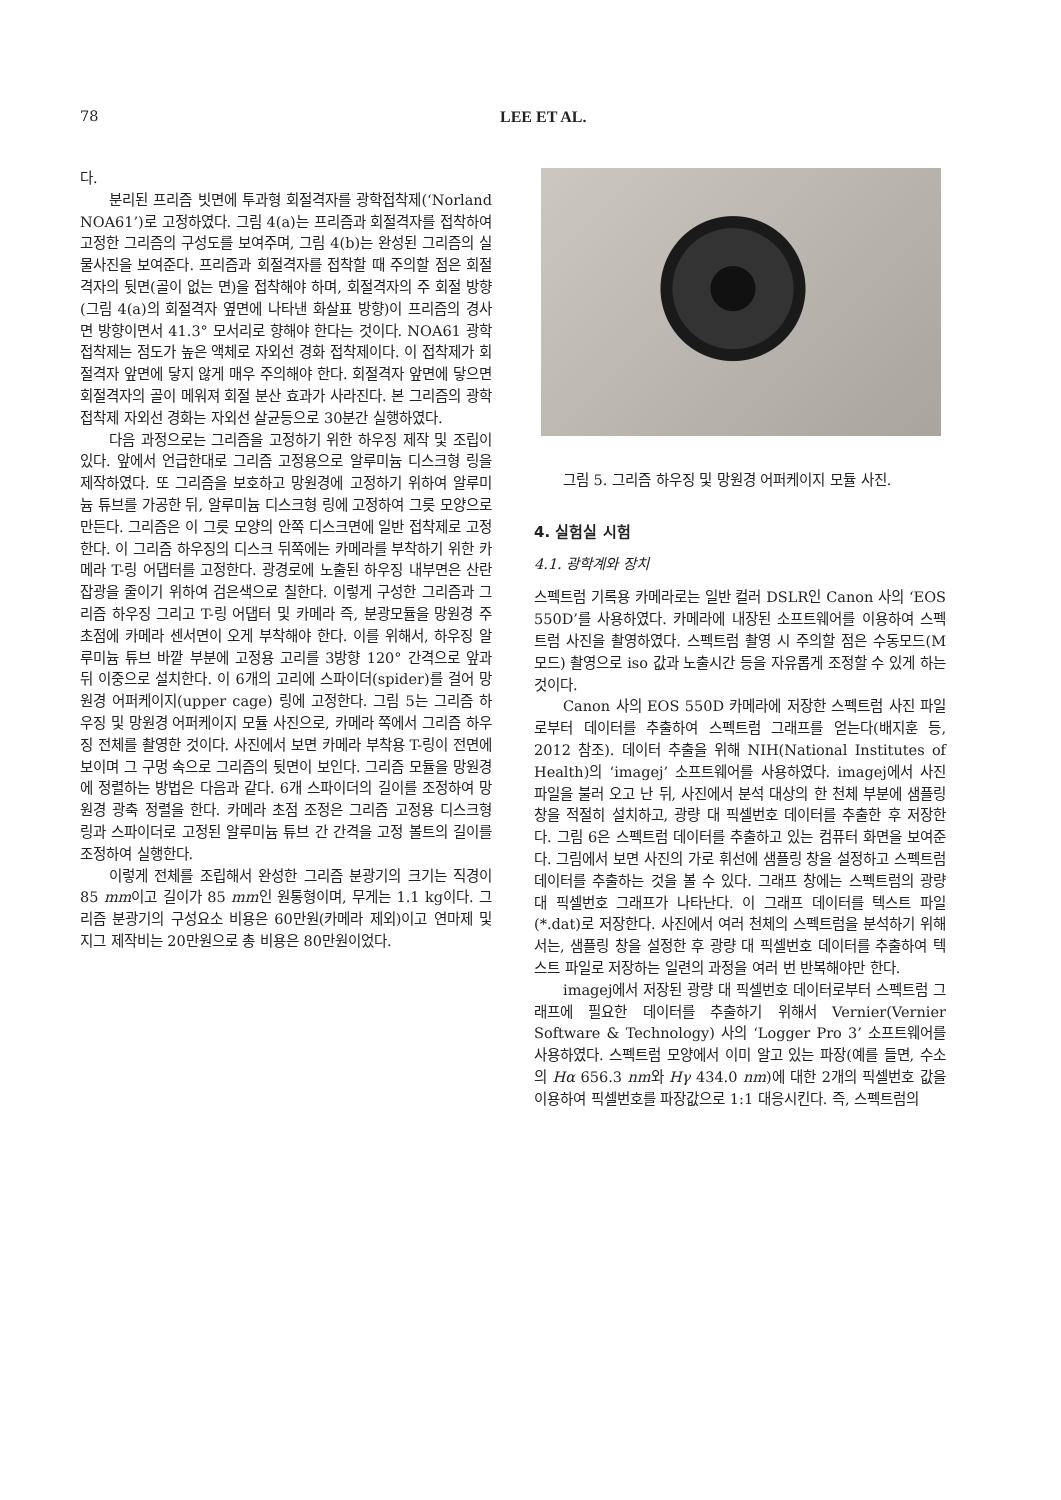78 LEE ET AL.
다.
분리된 프리즘 빗면에 투과형 회절격자를 광학접착제(‘Norland NOA61’)로 고정하였다. 그림 4(a)는 프리즘과 회절격자를 접착하여 고정한 그리즘의 구성도를 보여주며, 그림 4(b)는 완성된 그리즘의 실물사진을 보여준다. 프리즘과 회절격자를 접착할 때 주의할 점은 회절격자의 뒷면(골이 없는 면)을 접착해야 하며, 회절격자의 주 회절 방향(그림 4(a)의 회절격자 옆면에 나타낸 화살표 방향)이 프리즘의 경사면 방향이면서 41.3° 모서리로 향해야 한다는 것이다. NOA61 광학접착제는 점도가 높은 액체로 자외선 경화 접착제이다. 이 접착제가 회절격자 앞면에 닿지 않게 매우 주의해야 한다. 회절격자 앞면에 닿으면 회절격자의 골이 메워져 회절 분산 효과가 사라진다. 본 그리즘의 광학접착제 자외선 경화는 자외선 살균등으로 30분간 실행하였다.
다음 과정으로는 그리즘을 고정하기 위한 하우징 제작 및 조립이 있다. 앞에서 언급한대로 그리즘 고정용으로 알루미늄 디스크형 링을 제작하였다. 또 그리즘을 보호하고 망원경에 고정하기 위하여 알루미늄 튜브를 가공한 뒤, 알루미늄 디스크형 링에 고정하여 그릇 모양으로 만든다. 그리즘은 이 그릇 모양의 안쪽 디스크면에 일반 접착제로 고정한다. 이 그리즘 하우징의 디스크 뒤쪽에는 카메라를 부착하기 위한 카메라 T-링 어댑터를 고정한다. 광경로에 노출된 하우징 내부면은 산란 잡광을 줄이기 위하여 검은색으로 칠한다. 이렇게 구성한 그리즘과 그리즘 하우징 그리고 T-링 어댑터 및 카메라 즉, 분광모듈을 망원경 주 초점에 카메라 센서면이 오게 부착해야 한다. 이를 위해서, 하우징 알루미늄 튜브 바깥 부분에 고정용 고리를 3방향 120° 간격으로 앞과 뒤 이중으로 설치한다. 이 6개의 고리에 스파이더(spider)를 걸어 망원경 어퍼케이지(upper cage) 링에 고정한다. 그림 5는 그리즘 하우징 및 망원경 어퍼케이지 모듈 사진으로, 카메라 쪽에서 그리즘 하우징 전체를 촬영한 것이다. 사진에서 보면 카메라 부착용 T-링이 전면에 보이며 그 구멍 속으로 그리즘의 뒷면이 보인다. 그리즘 모듈을 망원경에 정렬하는 방법은 다음과 같다. 6개 스파이더의 길이를 조정하여 망원경 광축 정렬을 한다. 카메라 초점 조정은 그리즘 고정용 디스크형 링과 스파이더로 고정된 알루미늄 튜브 간 간격을 고정 볼트의 길이를 조정하여 실행한다.
이렇게 전체를 조립해서 완성한 그리즘 분광기의 크기는 직경이 85 mm이고 길이가 85 mm인 원통형이며, 무게는 1.1 kg이다. 그리즘 분광기의 구성요소 비용은 60만원(카메라 제외)이고 연마제 및 지그 제작비는 20만원으로 총 비용은 80만원이었다.
그림 5. 그리즘 하우징 및 망원경 어퍼케이지 모듈 사진.
4. 실험실 시험
4.1. 광학계와 장치
스펙트럼 기록용 카메라로는 일반 컬러 DSLR인 Canon 사의 ‘EOS 550D’를 사용하였다. 카메라에 내장된 소프트웨어를 이용하여 스펙트럼 사진을 촬영하였다. 스펙트럼 촬영 시 주의할 점은 수동모드(M모드) 촬영으로 iso 값과 노출시간 등을 자유롭게 조정할 수 있게 하는 것이다.
Canon 사의 EOS 550D 카메라에 저장한 스펙트럼 사진 파일로부터 데이터를 추출하여 스펙트럼 그래프를 얻는다(배지훈 등, 2012 참조). 데이터 추출을 위해 NIH(National Institutes of Health)의 ‘imagej’ 소프트웨어를 사용하였다. imagej에서 사진 파일을 불러 오고 난 뒤, 사진에서 분석 대상의 한 천체 부분에 샘플링 창을 적절히 설치하고, 광량 대 픽셀번호 데이터를 추출한 후 저장한다. 그림 6은 스펙트럼 데이터를 추출하고 있는 컴퓨터 화면을 보여준다. 그림에서 보면 사진의 가로 휘선에 샘플링 창을 설정하고 스펙트럼 데이터를 추출하는 것을 볼 수 있다. 그래프 창에는 스펙트럼의 광량 대 픽셀번호 그래프가 나타난다. 이 그래프 데이터를 텍스트 파일(*.dat)로 저장한다. 사진에서 여러 천체의 스펙트럼을 분석하기 위해서는, 샘플링 창을 설정한 후 광량 대 픽셀번호 데이터를 추출하여 텍스트 파일로 저장하는 일련의 과정을 여러 번 반복해야만 한다.
imagej에서 저장된 광량 대 픽셀번호 데이터로부터 스펙트럼 그래프에 필요한 데이터를 추출하기 위해서 Vernier(Vernier Software & Technology) 사의 ‘Logger Pro 3’ 소프트웨어를 사용하였다. 스펙트럼 모양에서 이미 알고 있는 파장(예를 들면, 수소의 Hα 656.3 nm와 Hγ 434.0 nm)에 대한 2개의 픽셀번호 값을 이용하여 픽셀번호를 파장값으로 1:1 대응시킨다. 즉, 스펙트럼의